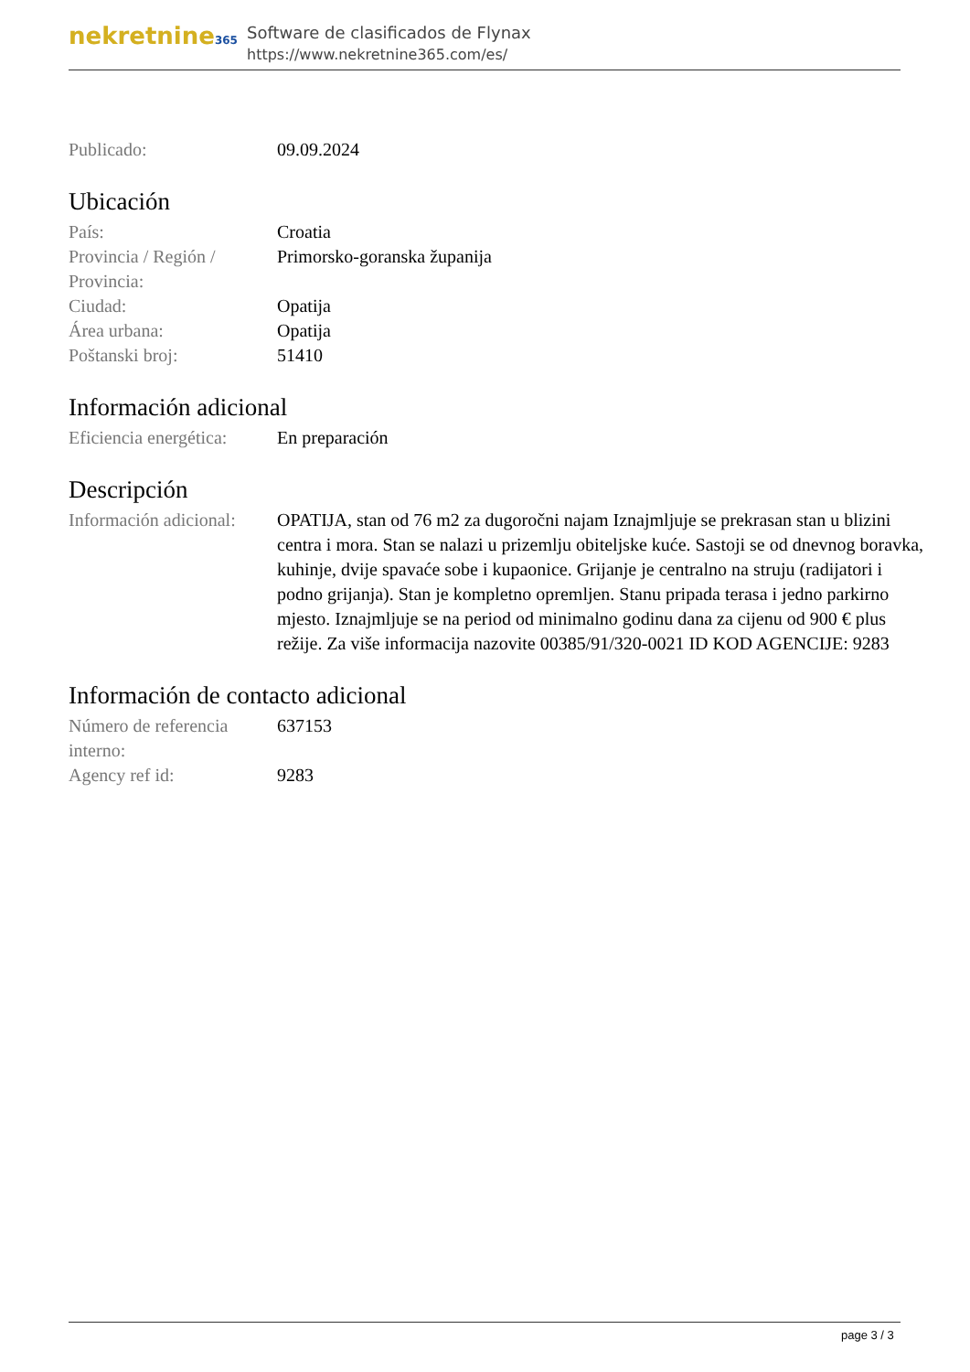nekretnine365
Software de clasificados de Flynax
https://www.nekretnine365.com/es/
| Publicado: | 09.09.2024 |
Ubicación
| País: | Croatia |
| Provincia / Región / Provincia: | Primorsko-goranska županija |
| Ciudad: | Opatija |
| Área urbana: | Opatija |
| Poštanski broj: | 51410 |
Información adicional
| Eficiencia energética: | En preparación |
Descripción
| Información adicional: | OPATIJA, stan od 76 m2 za dugoročni najam Iznajmljuje se prekrasan stan u blizini centra i mora. Stan se nalazi u prizemlju obiteljske kuće. Sastoji se od dnevnog boravka, kuhinje, dvije spavaće sobe i kupaonice. Grijanje je centralno na struju (radijatori i podno grijanja). Stan je kompletno opremljen. Stanu pripada terasa i jedno parkirno mjesto. Iznajmljuje se na period od minimalno godinu dana za cijenu od 900 € plus režije. Za više informacija nazovite 00385/91/320-0021 ID KOD AGENCIJE: 9283 |
Información de contacto adicional
| Número de referencia interno: | 637153 |
| Agency ref id: | 9283 |
page 3 / 3